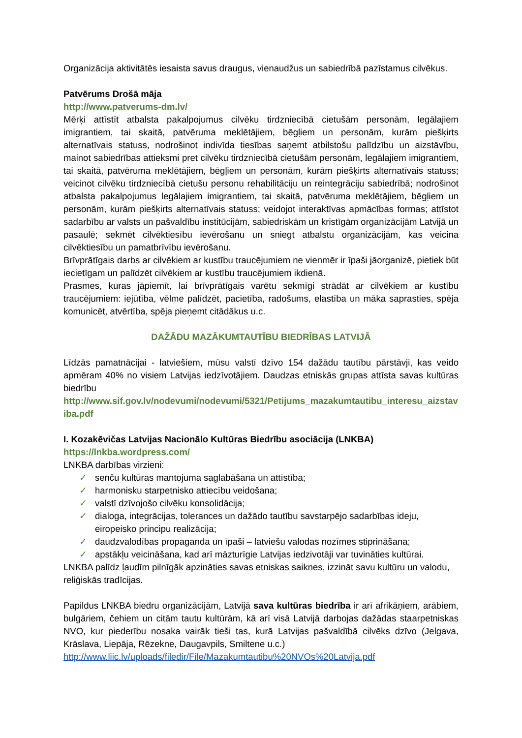Organizācija aktivitātēs iesaista savus draugus, vienaudžus un sabiedrībā pazīstamus cilvēkus.
Patvērums Drošā māja
http://www.patverums-dm.lv/
Mērķi attīstīt atbalsta pakalpojumus cilvēku tirdzniecībā cietušām personām, legālajiem imigrantiem, tai skaitā, patvēruma meklētājiem, bēgļiem un personām, kurām piešķirts alternatīvais statuss, nodrošinot indivīda tiesības saņemt atbilstošu palīdzību un aizstāvību, mainot sabiedrības attieksmi pret cilvēku tirdzniecībā cietušām personām, legālajiem imigrantiem, tai skaitā, patvēruma meklētājiem, bēgļiem un personām, kurām piešķirts alternatīvais statuss; veicinot cilvēku tirdzniecībā cietušu personu rehabilitāciju un reintegrāciju sabiedrībā; nodrošinot atbalsta pakalpojumus legālajiem imigrantiem, tai skaitā, patvēruma meklētājiem, bēgļiem un personām, kurām piešķirts alternatīvais statuss; veidojot interaktīvas apmācības formas; attīstot sadarbību ar valsts un pašvaldību institūcijām, sabiedriskām un kristīgām organizācijām Latvijā un pasaulē; sekmēt cilvēktiesību ievērošanu un sniegt atbalstu organizācijām, kas veicina cilvēktiesību un pamatbrīvību ievērošanu.
Brīvprātīgais darbs ar cilvēkiem ar kustību traucējumiem ne vienmēr ir īpaši jāorganizē, pietiek būt iecietīgam un palīdzēt cilvēkiem ar kustību traucējumiem ikdienā.
Prasmes, kuras jāpiemīt, lai brīvprātīgais varētu sekmīgi strādāt ar cilvēkiem ar kustību traucējumiem: iejūtība, vēlme palīdzēt, pacietība, radošums, elastība un māka saprasties, spēja komunicēt, atvērtība, spēja pieņemt citādākus u.c.
DAŽĀDU MAZĀKUMTAUTĪBU BIEDRĪBAS LATVIJĀ
Līdzās pamatnācijai - latviešiem, mūsu valstī dzīvo 154 dažādu tautību pārstāvji, kas veido apmēram 40% no visiem Latvijas iedzīvotājiem. Daudzas etniskās grupas attīsta savas kultūras biedrību
http://www.sif.gov.lv/nodevumi/nodevumi/5321/Petijums_mazakumtautibu_interesu_aizstaviba.pdf
I. Kozakēvičas Latvijas Nacionālo Kultūras Biedrību asociācija (LNKBA)
https://lnkba.wordpress.com/
LNKBA darbības virzieni:
✓ senču kultūras mantojuma saglabāšana un attīstība;
✓ harmonisku starpetnisko attiecību veidošana;
✓ valstī dzīvojošo cilvēku konsolidācija;
✓ dialoga, integrācijas, tolerances un dažādo tautību savstarpējo sadarbības ideju, eiropeisko principu realizācija;
✓ daudzvalodības propaganda un īpaši – latviešu valodas nozīmes stiprināšana;
✓ apstākļu veicināšana, kad arī māzturīgie Latvijas iedzivotāji var tuvināties kultūrai.
LNKBA palīdz ļaudīm pilnīgāk apzināties savas etniskas saiknes, izzināt savu kultūru un valodu, reliģiskās tradīcijas.
Papildus LNKBA biedru organizācijām, Latvijā sava kultūras biedrība ir arī afrikāņiem, arābiem, bulgāriem, čehiem un citām tautu kultūrām, kā arī visā Latvijā darbojas dažādas staarpetniskas NVO, kur piederību nosaka vairāk tieši tas, kurā Latvijas pašvaldībā cilvēks dzīvo (Jelgava, Krāslava, Liepāja, Rēzekne, Daugavpils, Smiltene u.c.)
http://www.liic.lv/uploads/filedir/File/Mazakumtautibu%20NVOs%20Latvija.pdf